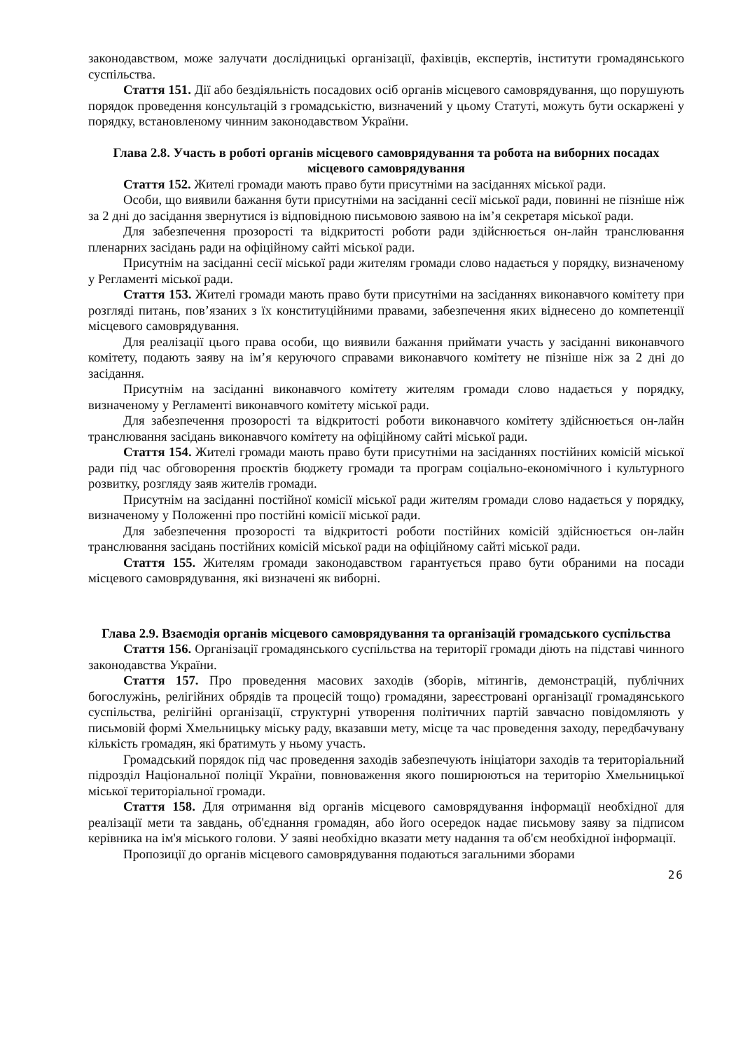законодавством, може залучати дослідницькі організації, фахівців, експертів, інститути громадянського суспільства.
Стаття 151. Дії або бездіяльність посадових осіб органів місцевого самоврядування, що порушують порядок проведення консультацій з громадськістю, визначений у цьому Статуті, можуть бути оскаржені у порядку, встановленому чинним законодавством України.
Глава 2.8. Участь в роботі органів місцевого самоврядування та робота на виборних посадах місцевого самоврядування
Стаття 152. Жителі громади мають право бути присутніми на засіданнях міської ради.
Особи, що виявили бажання бути присутніми на засіданні сесії міської ради, повинні не пізніше ніж за 2 дні до засідання звернутися із відповідною письмовою заявою на ім’я секретаря міської ради.
Для забезпечення прозорості та відкритості роботи ради здійснюється он-лайн транслювання пленарних засідань ради на офіційному сайті міської ради.
Присутнім на засіданні сесії міської ради жителям громади слово надається у порядку, визначеному у Регламенті міської ради.
Стаття 153. Жителі громади мають право бути присутніми на засіданнях виконавчого комітету при розгляді питань, пов’язаних з їх конституційними правами, забезпечення яких віднесено до компетенції місцевого самоврядування.
Для реалізації цього права особи, що виявили бажання приймати участь у засіданні виконавчого комітету, подають заяву на ім’я керуючого справами виконавчого комітету не пізніше ніж за 2 дні до засідання.
Присутнім на засіданні виконавчого комітету жителям громади слово надається у порядку, визначеному у Регламенті виконавчого комітету міської ради.
Для забезпечення прозорості та відкритості роботи виконавчого комітету здійснюється он-лайн транслювання засідань виконавчого комітету на офіційному сайті міської ради.
Стаття 154. Жителі громади мають право бути присутніми на засіданнях постійних комісій міської ради під час обговорення проєктів бюджету громади та програм соціально-економічного і культурного розвитку, розгляду заяв жителів громади.
Присутнім на засіданні постійної комісії міської ради жителям громади слово надається у порядку, визначеному у Положенні про постійні комісії міської ради.
Для забезпечення прозорості та відкритості роботи постійних комісій здійснюється он-лайн транслювання засідань постійних комісій міської ради на офіційному сайті міської ради.
Стаття 155. Жителям громади законодавством гарантується право бути обраними на посади місцевого самоврядування, які визначені як виборні.
Глава 2.9. Взаємодія органів місцевого самоврядування та організацій громадського суспільства
Стаття 156. Організації громадянського суспільства на території громади діють на підставі чинного законодавства України.
Стаття 157. Про проведення масових заходів (зборів, мітингів, демонстрацій, публічних богослужінь, релігійних обрядів та процесій тощо) громадяни, зареєстровані організації громадянського суспільства, релігійні організації, структурні утворення політичних партій завчасно повідомляють у письмовій формі Хмельницьку міську раду, вказавши мету, місце та час проведення заходу, передбачувану кількість громадян, які братимуть у ньому участь.
Громадський порядок під час проведення заходів забезпечують ініціатори заходів та територіальний підрозділ Національної поліції України, повноваження якого поширюються на територію Хмельницької міської територіальної громади.
Стаття 158. Для отримання від органів місцевого самоврядування інформації необхідної для реалізації мети та завдань, об'єднання громадян, або його осередок надає письмову заяву за підписом керівника на ім'я міського голови. У заяві необхідно вказати мету надання та об'єм необхідної інформації.
Пропозиції до органів місцевого самоврядування подаються загальними зборами
26